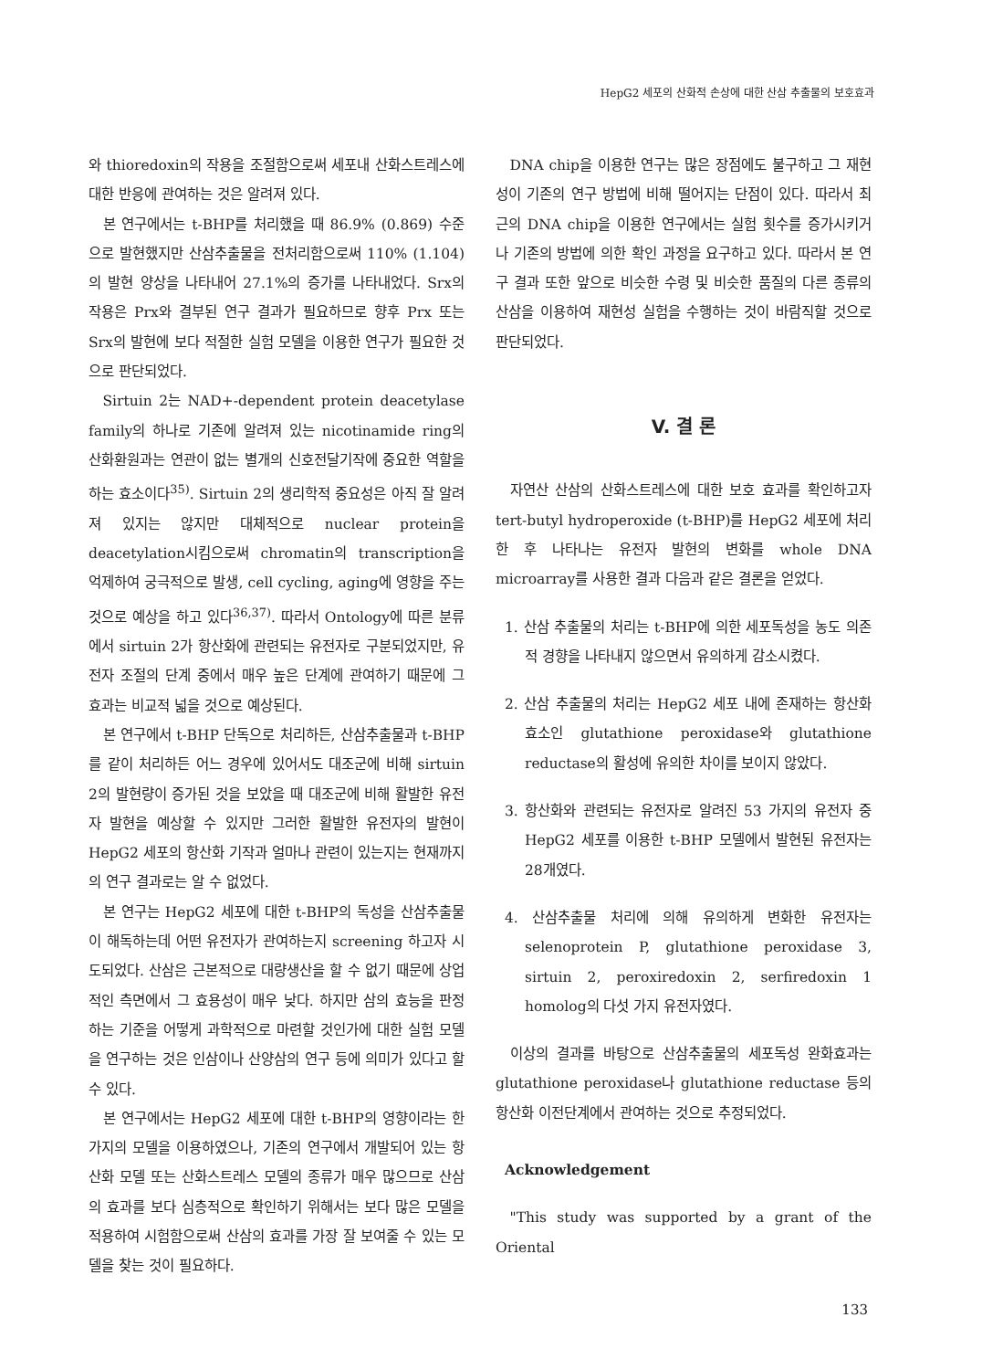HepG2 세포의 산화적 손상에 대한 산삼 추출물의 보호효과
와 thioredoxin의 작용을 조절함으로써 세포내 산화스트레스에 대한 반응에 관여하는 것은 알려져 있다.
본 연구에서는 t-BHP를 처리했을 때 86.9% (0.869) 수준으로 발현했지만 산삼추출물을 전처리함으로써 110% (1.104)의 발현 양상을 나타내어 27.1%의 증가를 나타내었다. Srx의 작용은 Prx와 결부된 연구 결과가 필요하므로 향후 Prx 또는 Srx의 발현에 보다 적절한 실험 모델을 이용한 연구가 필요한 것으로 판단되었다.
Sirtuin 2는 NAD+-dependent protein deacetylase family의 하나로 기존에 알려져 있는 nicotinamide ring의 산화환원과는 연관이 없는 별개의 신호전달기작에 중요한 역할을 하는 효소이다<sup>35)</sup>. Sirtuin 2의 생리학적 중요성은 아직 잘 알려져 있지는 않지만 대체적으로 nuclear protein을 deacetylation시킴으로써 chromatin의 transcription을 억제하여 궁극적으로 발생, cell cycling, aging에 영향을 주는 것으로 예상을 하고 있다<sup>36,37)</sup>. 따라서 Ontology에 따른 분류에서 sirtuin 2가 항산화에 관련되는 유전자로 구분되었지만, 유전자 조절의 단계 중에서 매우 높은 단계에 관여하기 때문에 그 효과는 비교적 넓을 것으로 예상된다.
본 연구에서 t-BHP 단독으로 처리하든, 산삼추출물과 t-BHP를 같이 처리하든 어느 경우에 있어서도 대조군에 비해 sirtuin 2의 발현량이 증가된 것을 보았을 때 대조군에 비해 활발한 유전자 발현을 예상할 수 있지만 그러한 활발한 유전자의 발현이 HepG2 세포의 항산화 기작과 얼마나 관련이 있는지는 현재까지의 연구 결과로는 알 수 없었다.
본 연구는 HepG2 세포에 대한 t-BHP의 독성을 산삼추출물이 해독하는데 어떤 유전자가 관여하는지 screening 하고자 시도되었다. 산삼은 근본적으로 대량생산을 할 수 없기 때문에 상업적인 측면에서 그 효용성이 매우 낮다. 하지만 삼의 효능을 판정하는 기준을 어떻게 과학적으로 마련할 것인가에 대한 실험 모델을 연구하는 것은 인삼이나 산양삼의 연구 등에 의미가 있다고 할 수 있다.
본 연구에서는 HepG2 세포에 대한 t-BHP의 영향이라는 한가지의 모델을 이용하였으나, 기존의 연구에서 개발되어 있는 항산화 모델 또는 산화스트레스 모델의 종류가 매우 많으므로 산삼의 효과를 보다 심층적으로 확인하기 위해서는 보다 많은 모델을 적용하여 시험함으로써 산삼의 효과를 가장 잘 보여줄 수 있는 모델을 찾는 것이 필요하다.
DNA chip을 이용한 연구는 많은 장점에도 불구하고 그 재현성이 기존의 연구 방법에 비해 떨어지는 단점이 있다. 따라서 최근의 DNA chip을 이용한 연구에서는 실험 횟수를 증가시키거나 기존의 방법에 의한 확인 과정을 요구하고 있다. 따라서 본 연구 결과 또한 앞으로 비슷한 수령 및 비슷한 품질의 다른 종류의 산삼을 이용하여 재현성 실험을 수행하는 것이 바람직할 것으로 판단되었다.
V. 결 론
자연산 산삼의 산화스트레스에 대한 보호 효과를 확인하고자 tert-butyl hydroperoxide (t-BHP)를 HepG2 세포에 처리한 후 나타나는 유전자 발현의 변화를 whole DNA microarray를 사용한 결과 다음과 같은 결론을 얻었다.
1. 산삼 추출물의 처리는 t-BHP에 의한 세포독성을 농도 의존적 경향을 나타내지 않으면서 유의하게 감소시켰다.
2. 산삼 추출물의 처리는 HepG2 세포 내에 존재하는 항산화 효소인 glutathione peroxidase와 glutathione reductase의 활성에 유의한 차이를 보이지 않았다.
3. 항산화와 관련되는 유전자로 알려진 53 가지의 유전자 중 HepG2 세포를 이용한 t-BHP 모델에서 발현된 유전자는 28개였다.
4. 산삼추출물 처리에 의해 유의하게 변화한 유전자는 selenoprotein P, glutathione peroxidase 3, sirtuin 2, peroxiredoxin 2, serfiredoxin 1 homolog의 다섯 가지 유전자였다.
이상의 결과를 바탕으로 산삼추출물의 세포독성 완화효과는 glutathione peroxidase나 glutathione reductase 등의 항산화 이전단계에서 관여하는 것으로 추정되었다.
Acknowledgement
"This study was supported by a grant of the Oriental
133